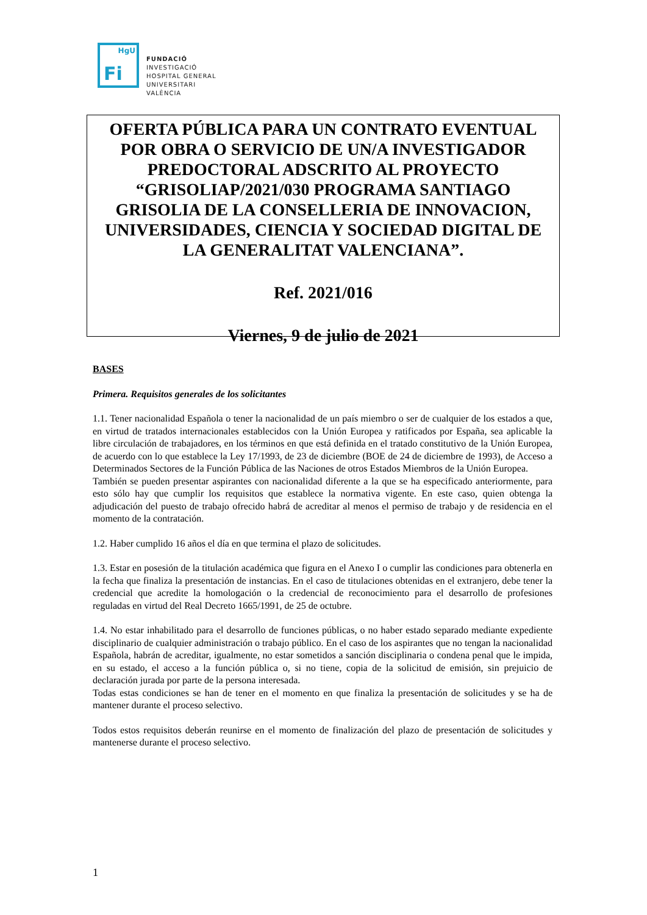HgU
Fi
FUNDACIÓ
INVESTIGACIÓ
HOSPITAL GENERAL
UNIVERSITARI
VALÈNCIA
OFERTA PÚBLICA PARA UN CONTRATO EVENTUAL POR OBRA O SERVICIO DE UN/A INVESTIGADOR PREDOCTORAL ADSCRITO AL PROYECTO “GRISOLIAP/2021/030 PROGRAMA SANTIAGO GRISOLIA DE LA CONSELLERIA DE INNOVACION, UNIVERSIDADES, CIENCIA Y SOCIEDAD DIGITAL DE LA GENERALITAT VALENCIANA”.
Ref. 2021/016
Viernes, 9 de julio de 2021
BASES
Primera. Requisitos generales de los solicitantes
1.1. Tener nacionalidad Española o tener la nacionalidad de un país miembro o ser de cualquier de los estados a que, en virtud de tratados internacionales establecidos con la Unión Europea y ratificados por España, sea aplicable la libre circulación de trabajadores, en los términos en que está definida en el tratado constitutivo de la Unión Europea, de acuerdo con lo que establece la Ley 17/1993, de 23 de diciembre (BOE de 24 de diciembre de 1993), de Acceso a Determinados Sectores de la Función Pública de las Naciones de otros Estados Miembros de la Unión Europea.
También se pueden presentar aspirantes con nacionalidad diferente a la que se ha especificado anteriormente, para esto sólo hay que cumplir los requisitos que establece la normativa vigente. En este caso, quien obtenga la adjudicación del puesto de trabajo ofrecido habrá de acreditar al menos el permiso de trabajo y de residencia en el momento de la contratación.
1.2. Haber cumplido 16 años el día en que termina el plazo de solicitudes.
1.3. Estar en posesión de la titulación académica que figura en el Anexo I o cumplir las condiciones para obtenerla en la fecha que finaliza la presentación de instancias. En el caso de titulaciones obtenidas en el extranjero, debe tener la credencial que acredite la homologación o la credencial de reconocimiento para el desarrollo de profesiones reguladas en virtud del Real Decreto 1665/1991, de 25 de octubre.
1.4. No estar inhabilitado para el desarrollo de funciones públicas, o no haber estado separado mediante expediente disciplinario de cualquier administración o trabajo público. En el caso de los aspirantes que no tengan la nacionalidad Española, habrán de acreditar, igualmente, no estar sometidos a sanción disciplinaria o condena penal que le impida, en su estado, el acceso a la función pública o, si no tiene, copia de la solicitud de emisión, sin prejuicio de declaración jurada por parte de la persona interesada.
Todas estas condiciones se han de tener en el momento en que finaliza la presentación de solicitudes y se ha de mantener durante el proceso selectivo.
Todos estos requisitos deberán reunirse en el momento de finalización del plazo de presentación de solicitudes y mantenerse durante el proceso selectivo.
1